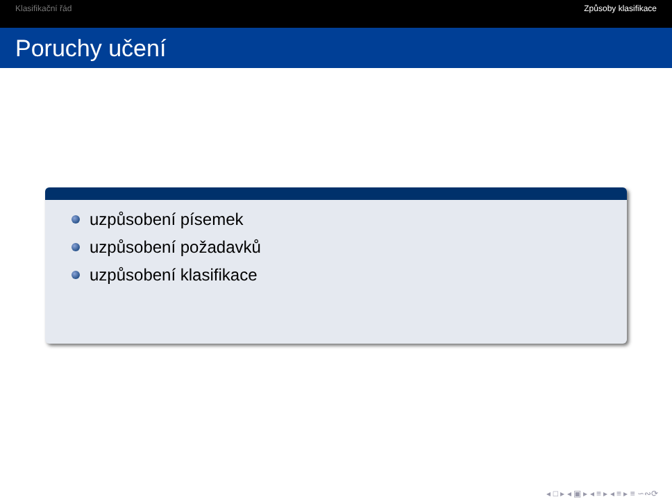Klasifikační řád Způsoby klasifikace
Poruchy učení
uzpůsobení písemek
uzpůsobení požadavků
uzpůsobení klasifikace
◂ □ ▸ ◂ ▣ ▸ ◂ ≡ ▸ ◂ ≡ ▸ ≡ ∽∾⟳